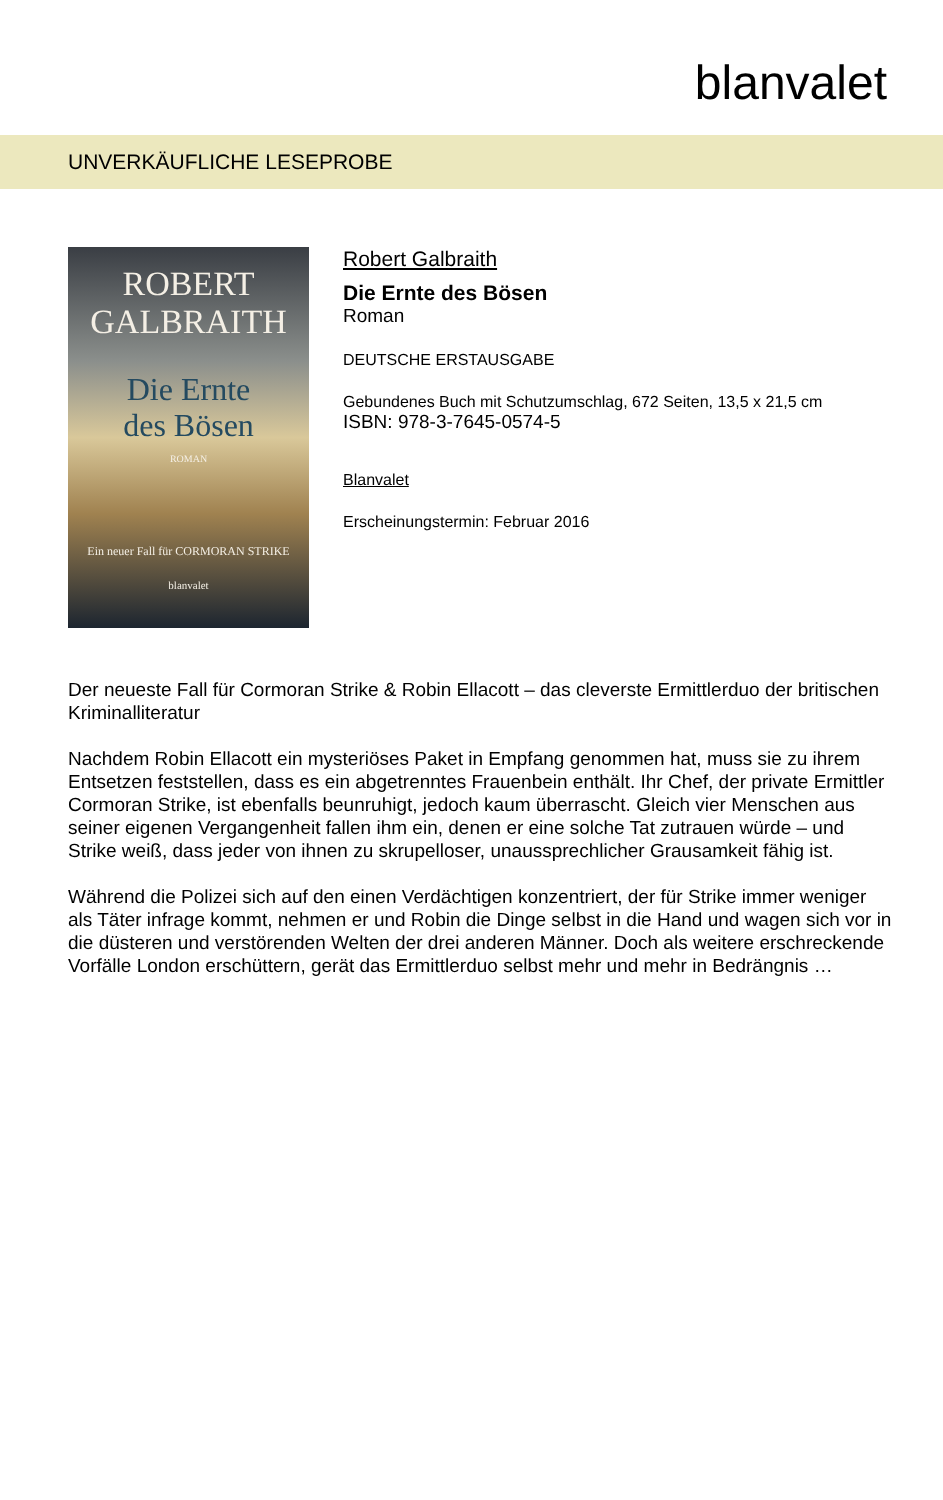blanvalet
UNVERKÄUFLICHE LESEPROBE
ROBERT
GALBRAITH
Die Ernte
des Bösen
ROMAN
Ein neuer Fall für CORMORAN STRIKE
blanvalet
Robert Galbraith
Die Ernte des Bösen
Roman
DEUTSCHE ERSTAUSGABE
Gebundenes Buch mit Schutzumschlag, 672 Seiten, 13,5 x 21,5 cm
ISBN: 978-3-7645-0574-5
Blanvalet
Erscheinungstermin: Februar 2016
Der neueste Fall für Cormoran Strike & Robin Ellacott – das cleverste Ermittlerduo der britischen Kriminalliteratur
Nachdem Robin Ellacott ein mysteriöses Paket in Empfang genommen hat, muss sie zu ihrem Entsetzen feststellen, dass es ein abgetrenntes Frauenbein enthält. Ihr Chef, der private Ermittler Cormoran Strike, ist ebenfalls beunruhigt, jedoch kaum überrascht. Gleich vier Menschen aus seiner eigenen Vergangenheit fallen ihm ein, denen er eine solche Tat zutrauen würde – und Strike weiß, dass jeder von ihnen zu skrupelloser, unaussprechlicher Grausamkeit fähig ist.
Während die Polizei sich auf den einen Verdächtigen konzentriert, der für Strike immer weniger als Täter infrage kommt, nehmen er und Robin die Dinge selbst in die Hand und wagen sich vor in die düsteren und verstörenden Welten der drei anderen Männer. Doch als weitere erschreckende Vorfälle London erschüttern, gerät das Ermittlerduo selbst mehr und mehr in Bedrängnis …